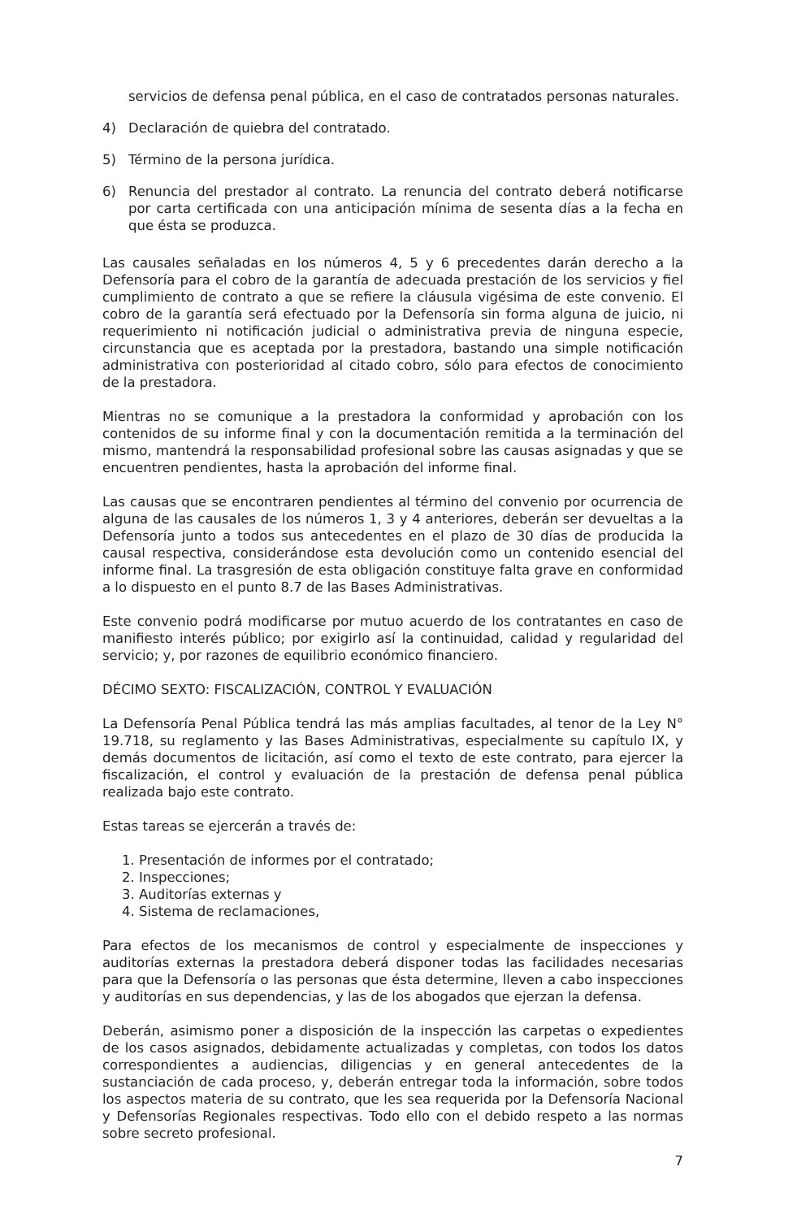servicios de defensa penal pública, en el caso de contratados personas naturales.
4) Declaración de quiebra del contratado.
5) Término de la persona jurídica.
6) Renuncia del prestador al contrato. La renuncia del contrato deberá notificarse por carta certificada con una anticipación mínima de sesenta días a la fecha en que ésta se produzca.
Las causales señaladas en los números 4, 5 y 6 precedentes darán derecho a la Defensoría para el cobro de la garantía de adecuada prestación de los servicios y fiel cumplimiento de contrato a que se refiere la cláusula vigésima de este convenio. El cobro de la garantía será efectuado por la Defensoría sin forma alguna de juicio, ni requerimiento ni notificación judicial o administrativa previa de ninguna especie, circunstancia que es aceptada por la prestadora, bastando una simple notificación administrativa con posterioridad al citado cobro, sólo para efectos de conocimiento de la prestadora.
Mientras no se comunique a la prestadora la conformidad y aprobación con los contenidos de su informe final y con la documentación remitida a la terminación del mismo, mantendrá la responsabilidad profesional sobre las causas asignadas y que se encuentren pendientes, hasta la aprobación del informe final.
Las causas que se encontraren pendientes al término del convenio por ocurrencia de alguna de las causales de los números 1, 3 y 4 anteriores, deberán ser devueltas a la Defensoría junto a todos sus antecedentes en el plazo de 30 días de producida la causal respectiva, considerándose esta devolución como un contenido esencial del informe final. La trasgresión de esta obligación constituye falta grave en conformidad a lo dispuesto en el punto 8.7 de las Bases Administrativas.
Este convenio podrá modificarse por mutuo acuerdo de los contratantes en caso de manifiesto interés público; por exigirlo así la continuidad, calidad y regularidad del servicio; y, por razones de equilibrio económico financiero.
DÉCIMO SEXTO: FISCALIZACIÓN, CONTROL Y EVALUACIÓN
La Defensoría Penal Pública tendrá las más amplias facultades, al tenor de la Ley N° 19.718, su reglamento y las Bases Administrativas, especialmente su capítulo IX, y demás documentos de licitación, así como el texto de este contrato, para ejercer la fiscalización, el control y evaluación de la prestación de defensa penal pública realizada bajo este contrato.
Estas tareas se ejercerán a través de:
1. Presentación de informes por el contratado;
2. Inspecciones;
3. Auditorías externas y
4. Sistema de reclamaciones,
Para efectos de los mecanismos de control y especialmente de inspecciones y auditorías externas la prestadora deberá disponer todas las facilidades necesarias para que la Defensoría o las personas que ésta determine, lleven a cabo inspecciones y auditorías en sus dependencias, y las de los abogados que ejerzan la defensa.
Deberán, asimismo poner a disposición de la inspección las carpetas o expedientes de los casos asignados, debidamente actualizadas y completas, con todos los datos correspondientes a audiencias, diligencias y en general antecedentes de la sustanciación de cada proceso, y, deberán entregar toda la información, sobre todos los aspectos materia de su contrato, que les sea requerida por la Defensoría Nacional y Defensorías Regionales respectivas. Todo ello con el debido respeto a las normas sobre secreto profesional.
7